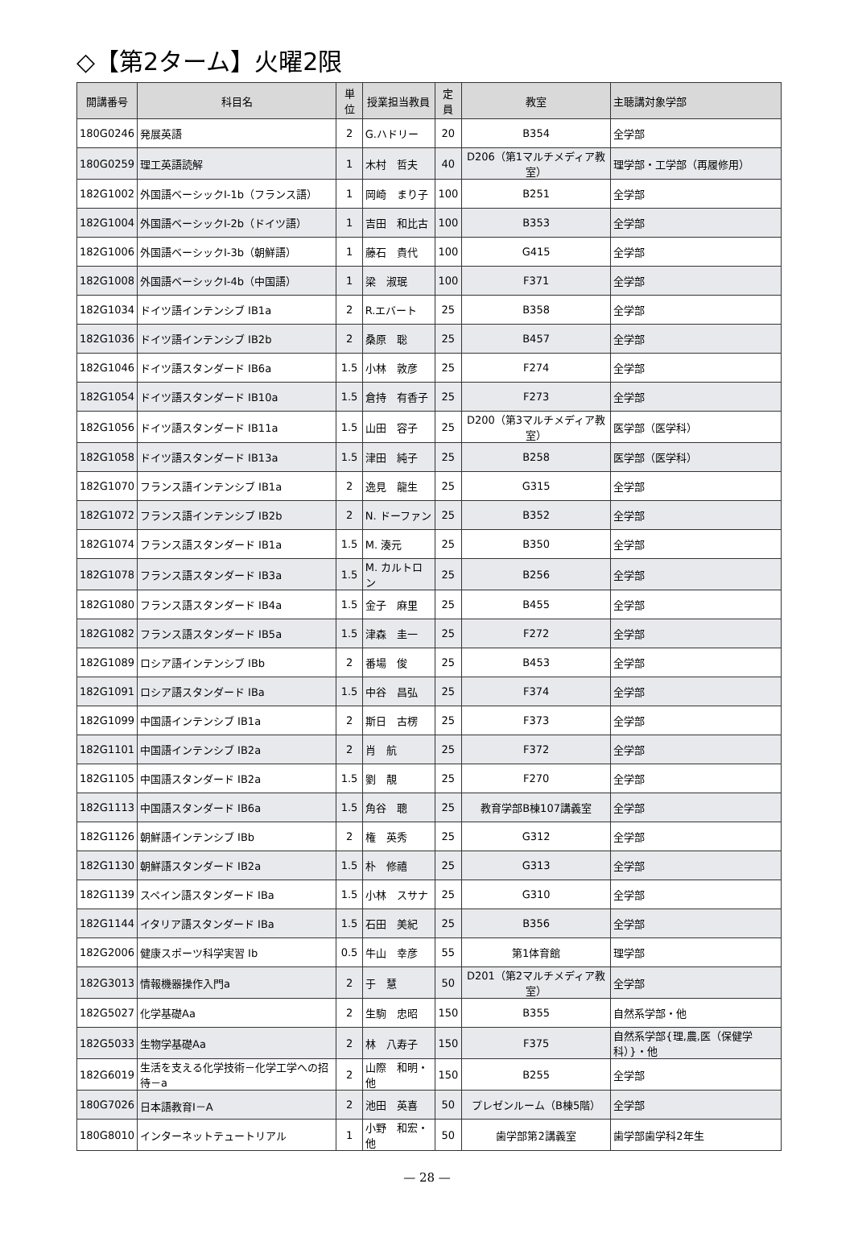◇【第2ターム】火曜2限
| 開講番号 | 科目名 | 単位 | 授業担当教員 | 定員 | 教室 | 主聴講対象学部 |
| --- | --- | --- | --- | --- | --- | --- |
| 180G0246 | 発展英語 | 2 | G.ハドリー | 20 | B354 | 全学部 |
| 180G0259 | 理工英語読解 | 1 | 木村 哲夫 | 40 | D206（第1マルチメディア教室） | 理学部・工学部（再履修用） |
| 182G1002 | 外国語ベーシックI-1b（フランス語） | 1 | 岡崎 まり子 | 100 | B251 | 全学部 |
| 182G1004 | 外国語ベーシックI-2b（ドイツ語） | 1 | 吉田 和比古 | 100 | B353 | 全学部 |
| 182G1006 | 外国語ベーシックI-3b（朝鮮語） | 1 | 藤石 貴代 | 100 | G415 | 全学部 |
| 182G1008 | 外国語ベーシックI-4b（中国語） | 1 | 梁 淑珉 | 100 | F371 | 全学部 |
| 182G1034 | ドイツ語インテンシブ IB1a | 2 | R.エバート | 25 | B358 | 全学部 |
| 182G1036 | ドイツ語インテンシブ IB2b | 2 | 桑原 聡 | 25 | B457 | 全学部 |
| 182G1046 | ドイツ語スタンダード IB6a | 1.5 | 小林 敦彦 | 25 | F274 | 全学部 |
| 182G1054 | ドイツ語スタンダード IB10a | 1.5 | 倉持 有香子 | 25 | F273 | 全学部 |
| 182G1056 | ドイツ語スタンダード IB11a | 1.5 | 山田 容子 | 25 | D200（第3マルチメディア教室） | 医学部（医学科） |
| 182G1058 | ドイツ語スタンダード IB13a | 1.5 | 津田 純子 | 25 | B258 | 医学部（医学科） |
| 182G1070 | フランス語インテンシブ IB1a | 2 | 逸見 龍生 | 25 | G315 | 全学部 |
| 182G1072 | フランス語インテンシブ IB2b | 2 | N. ドーファン | 25 | B352 | 全学部 |
| 182G1074 | フランス語スタンダード IB1a | 1.5 | M. 湊元 | 25 | B350 | 全学部 |
| 182G1078 | フランス語スタンダード IB3a | 1.5 | M. カルトロン | 25 | B256 | 全学部 |
| 182G1080 | フランス語スタンダード IB4a | 1.5 | 金子 麻里 | 25 | B455 | 全学部 |
| 182G1082 | フランス語スタンダード IB5a | 1.5 | 津森 圭一 | 25 | F272 | 全学部 |
| 182G1089 | ロシア語インテンシブ IBb | 2 | 番場 俊 | 25 | B453 | 全学部 |
| 182G1091 | ロシア語スタンダード IBa | 1.5 | 中谷 昌弘 | 25 | F374 | 全学部 |
| 182G1099 | 中国語インテンシブ IB1a | 2 | 斯日 古楞 | 25 | F373 | 全学部 |
| 182G1101 | 中国語インテンシブ IB2a | 2 | 肖 航 | 25 | F372 | 全学部 |
| 182G1105 | 中国語スタンダード IB2a | 1.5 | 劉 靚 | 25 | F270 | 全学部 |
| 182G1113 | 中国語スタンダード IB6a | 1.5 | 角谷 聰 | 25 | 教育学部B棟107講義室 | 全学部 |
| 182G1126 | 朝鮮語インテンシブ IBb | 2 | 権 英秀 | 25 | G312 | 全学部 |
| 182G1130 | 朝鮮語スタンダード IB2a | 1.5 | 朴 修禧 | 25 | G313 | 全学部 |
| 182G1139 | スペイン語スタンダード IBa | 1.5 | 小林 スサナ | 25 | G310 | 全学部 |
| 182G1144 | イタリア語スタンダード IBa | 1.5 | 石田 美紀 | 25 | B356 | 全学部 |
| 182G2006 | 健康スポーツ科学実習 Ib | 0.5 | 牛山 幸彦 | 55 | 第1体育館 | 理学部 |
| 182G3013 | 情報機器操作入門a | 2 | 于 慧 | 50 | D201（第2マルチメディア教室） | 全学部 |
| 182G5027 | 化学基礎Aa | 2 | 生駒 忠昭 | 150 | B355 | 自然系学部・他 |
| 182G5033 | 生物学基礎Aa | 2 | 林 八寿子 | 150 | F375 | 自然系学部{理,農,医（保健学科）}・他 |
| 182G6019 | 生活を支える化学技術－化学工学への招待－a | 2 | 山際 和明・他 | 150 | B255 | 全学部 |
| 180G7026 | 日本語教育Ⅰ－A | 2 | 池田 英喜 | 50 | プレゼンルーム（B棟5階） | 全学部 |
| 180G8010 | インターネットテュートリアル | 1 | 小野 和宏・他 | 50 | 歯学部第2講義室 | 歯学部歯学科2年生 |
— 28 —